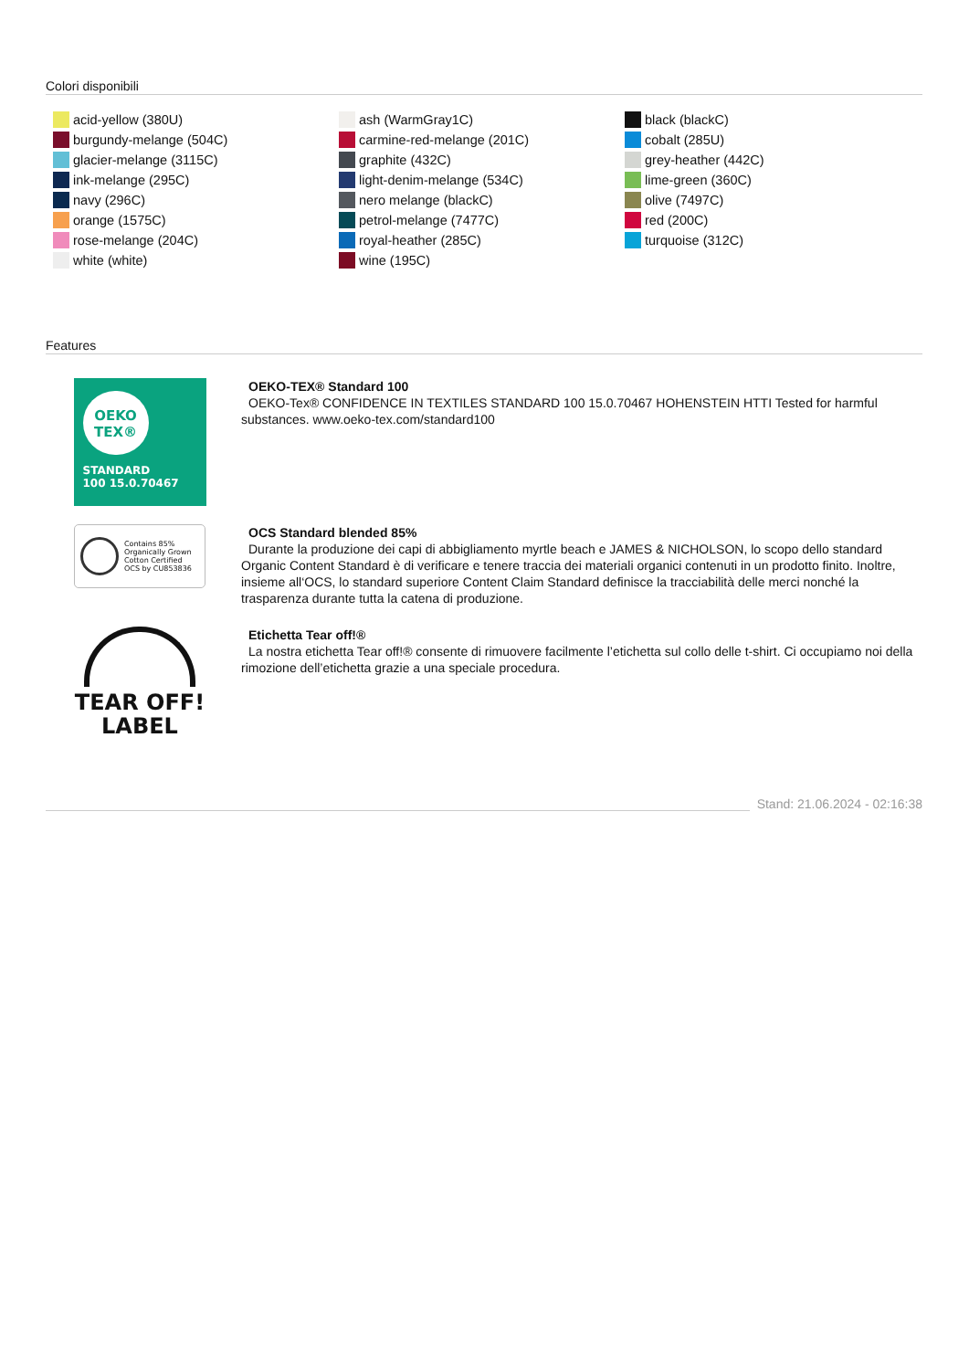Colori disponibili
acid-yellow (380U)
burgundy-melange (504C)
glacier-melange (3115C)
ink-melange (295C)
navy (296C)
orange (1575C)
rose-melange (204C)
white (white)
ash (WarmGray1C)
carmine-red-melange (201C)
graphite (432C)
light-denim-melange (534C)
nero melange (blackC)
petrol-melange (7477C)
royal-heather (285C)
wine (195C)
black (blackC)
cobalt (285U)
grey-heather (442C)
lime-green (360C)
olive (7497C)
red (200C)
turquoise (312C)
Features
OEKO
TEX®
STANDARD
100 15.0.70467
OEKO-TEX® Standard 100
OEKO-Tex® CONFIDENCE IN TEXTILES STANDARD 100 15.0.70467 HOHENSTEIN HTTI Tested for harmful substances. www.oeko-tex.com/standard100
Contains 85%
Organically Grown
Cotton Certified
OCS by CU853836
OCS Standard blended 85%
Durante la produzione dei capi di abbigliamento myrtle beach e JAMES & NICHOLSON, lo scopo dello standard Organic Content Standard è di verificare e tenere traccia dei materiali organici contenuti in un prodotto finito. Inoltre, insieme all‘OCS, lo standard superiore Content Claim Standard definisce la tracciabilità delle merci nonché la trasparenza durante tutta la catena di produzione.
TEAR OFF!
LABEL
Etichetta Tear off!®
La nostra etichetta Tear off!® consente di rimuovere facilmente l’etichetta sul collo delle t-shirt. Ci occupiamo noi della rimozione dell’etichetta grazie a una speciale procedura.
Stand: 21.06.2024 - 02:16:38